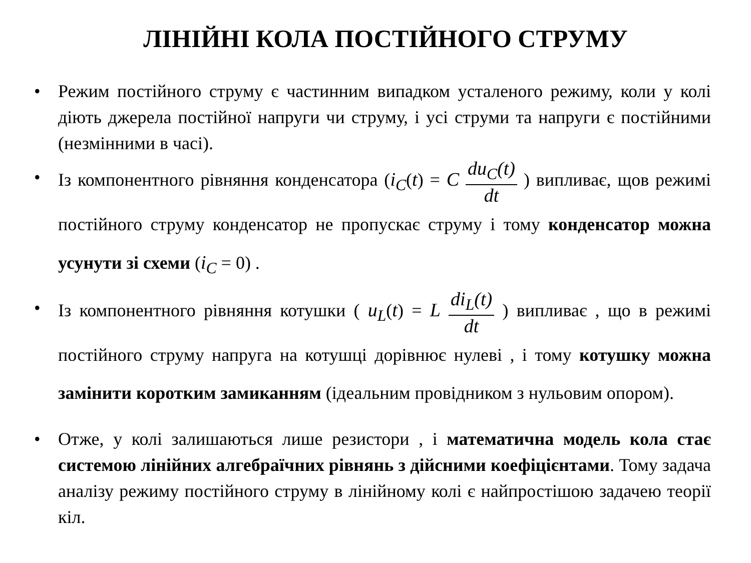ЛІНІЙНІ КОЛА ПОСТІЙНОГО СТРУМУ
• Режим постійного струму є частинним випадком усталеного режиму, коли у колі діють джерела постійної напруги чи струму, і усі струми та напруги є постійними (незмінними в часі).
• Із компонентного рівняння конденсатора (i<sub>C</sub>(t) = C du<sub>C</sub>(t) dt ) випливає, щов режимі постійного струму конденсатор не пропускає струму і тому конденсатор можна усунути зі схеми (i<sub>C</sub> = 0) .
• Із компонентного рівняння котушки ( u<sub>L</sub>(t) = L di<sub>L</sub>(t) dt ) випливає , що в режимі постійного струму напруга на котушці дорівнює нулеві , і тому котушку можна замінити коротким замиканням (ідеальним провідником з нульовим опором).
• Отже, у колі залишаються лише резистори , і математична модель кола стає системою лінійних алгебраїчних рівнянь з дійсними коефіцієнтами. Тому задача аналізу режиму постійного струму в лінійному колі є найпростішою задачею теорії кіл.